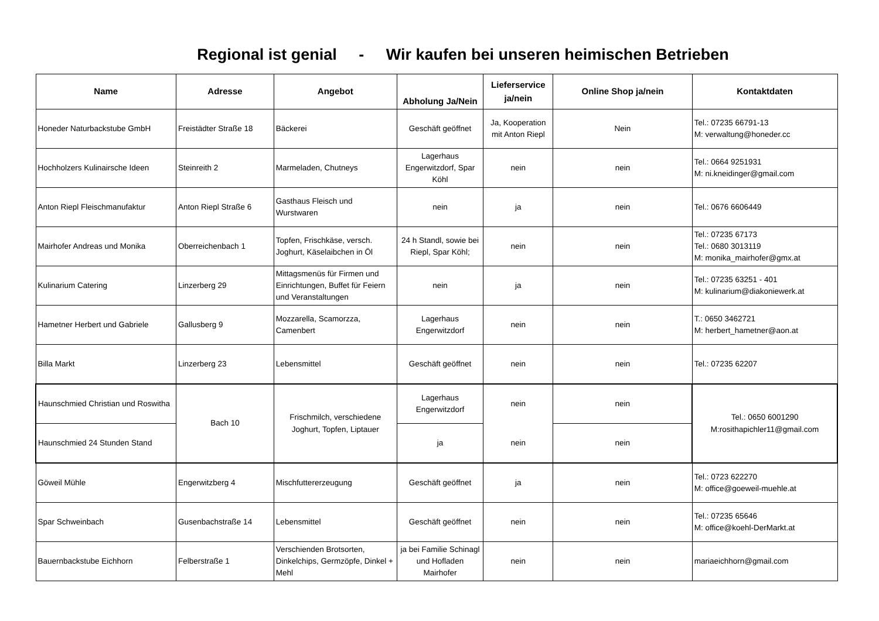Regional ist genial - Wir kaufen bei unseren heimischen Betrieben
| Name | Adresse | Angebot | Abholung Ja/Nein | Lieferservice ja/nein | Online Shop ja/nein | Kontaktdaten |
| --- | --- | --- | --- | --- | --- | --- |
| Honeder Naturbackstube GmbH | Freistädter Straße 18 | Bäckerei | Geschäft geöffnet | Ja, Kooperation mit Anton Riepl | Nein | Tel.: 07235 66791-13 M: verwaltung@honeder.cc |
| Hochholzers Kulinairsche Ideen | Steinreith 2 | Marmeladen, Chutneys | Lagerhaus Engerwitzdorf, Spar Köhl | nein | nein | Tel.: 0664 9251931 M: ni.kneidinger@gmail.com |
| Anton Riepl Fleischmanufaktur | Anton Riepl Straße 6 | Gasthaus Fleisch und Wurstwaren | nein | ja | nein | Tel.: 0676 6606449 |
| Mairhofer Andreas und Monika | Oberreichenbach 1 | Topfen, Frischkäse, versch. Joghurt, Käselaibchen in Öl | 24 h Standl, sowie bei Riepl, Spar Köhl; | nein | nein | Tel.: 07235 67173 Tel.: 0680 3013119 M: monika_mairhofer@gmx.at |
| Kulinarium Catering | Linzerberg 29 | Mittagsmenüs für Firmen und Einrichtungen, Buffet für Feiern und Veranstaltungen | nein | ja | nein | Tel.: 07235 63251 - 401 M: kulinarium@diakoniewerk.at |
| Hametner Herbert und Gabriele | Gallusberg 9 | Mozzarella, Scamorzza, Camenbert | Lagerhaus Engerwitzdorf | nein | nein | T.: 0650 3462721 M: herbert_hametner@aon.at |
| Billa Markt | Linzerberg 23 | Lebensmittel | Geschäft geöffnet | nein | nein | Tel.: 07235 62207 |
| Haunschmied Christian und Roswitha | Bach 10 | Frischmilch, verschiedene Joghurt, Topfen, Liptauer | Lagerhaus Engerwitzdorf | nein | nein | Tel.: 0650 6001290 M:rosithapichler11@gmail.com |
| Haunschmied 24 Stunden Stand | | | ja | nein | nein | |
| Göweil Mühle | Engerwitzberg 4 | Mischfuttererzeugung | Geschäft geöffnet | ja | nein | Tel.: 0723 622270 M: office@goeweil-muehle.at |
| Spar Schweinbach | Gusenbachstraße 14 | Lebensmittel | Geschäft geöffnet | nein | nein | Tel.: 07235 65646 M: office@koehl-DerMarkt.at |
| Bauernbackstube Eichhorn | Felberstraße 1 | Verschienden Brotsorten, Dinkelchips, Germzöpfe, Dinkel + Mehl | ja bei Familie Schinagl und Hofladen Mairhofer | nein | nein | mariaeichhorn@gmail.com |